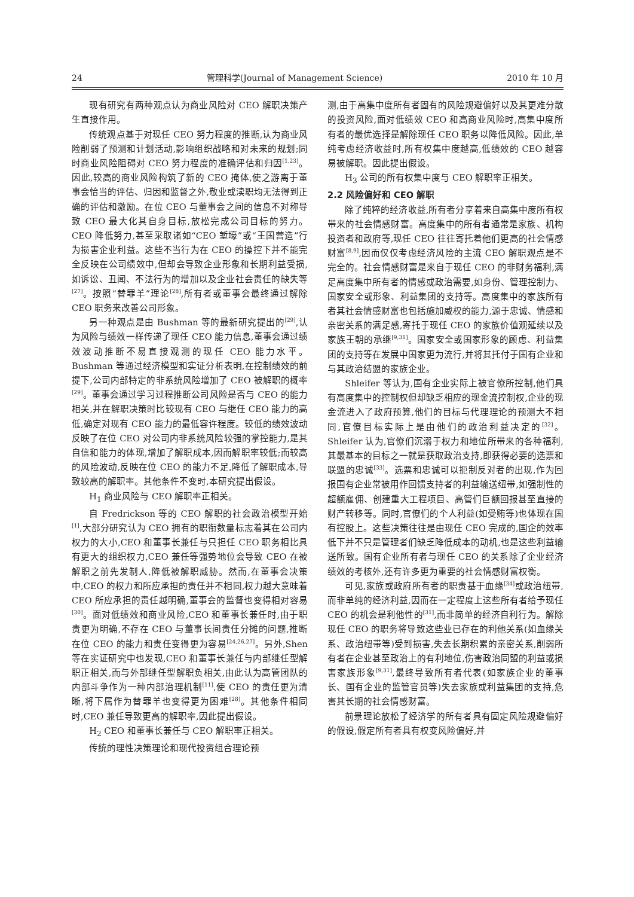24 管理科学(Journal of Management Science) 2010 年 10 月
现有研究有两种观点认为商业风险对 CEO 解职决策产生直接作用。
传统观点基于对现任 CEO 努力程度的推断,认为商业风险削弱了预测和计划活动,影响组织战略和对未来的规划;同时商业风险阻碍对 CEO 努力程度的准确评估和归因<sup>[1,23]</sup>。因此,较高的商业风险构筑了新的 CEO 掩体,使之游离于董事会恰当的评估、归因和监督之外,敬业或渎职均无法得到正确的评估和激励。在位 CEO 与董事会之间的信息不对称导致 CEO 最大化其自身目标,放松完成公司目标的努力。CEO 降低努力,甚至采取诸如“CEO 堑壕”或“王国营造”行为损害企业利益。这些不当行为在 CEO 的操控下并不能完全反映在公司绩效中,但却会导致企业形象和长期利益受损,如诉讼、丑闻、不法行为的增加以及企业社会责任的缺失等<sup>[27]</sup>。按照“替罪羊”理论<sup>[28]</sup>,所有者或董事会最终通过解除 CEO 职务来改善公司形象。
另一种观点是由 Bushman 等的最新研究提出的<sup>[29]</sup>,认为风险与绩效一样传递了现任 CEO 能力信息,董事会通过绩效波动推断不易直接观测的现任 CEO 能力水平。Bushman 等通过经济模型和实证分析表明,在控制绩效的前提下,公司内部特定的非系统风险增加了 CEO 被解职的概率<sup>[29]</sup>。董事会通过学习过程推断公司风险是否与 CEO 的能力相关,并在解职决策时比较现有 CEO 与继任 CEO 能力的高低,确定对现有 CEO 能力的最低容许程度。较低的绩效波动反映了在位 CEO 对公司内非系统风险较强的掌控能力,是其自信和能力的体现,增加了解职成本,因而解职率较低;而较高的风险波动,反映在位 CEO 的能力不足,降低了解职成本,导致较高的解职率。其他条件不变时,本研究提出假设。
H<sub>1</sub> 商业风险与 CEO 解职率正相关。
自 Fredrickson 等的 CEO 解职的社会政治模型开始<sup>[1]</sup>,大部分研究认为 CEO 拥有的职衔数量标志着其在公司内权力的大小,CEO 和董事长兼任与只担任 CEO 职务相比具有更大的组织权力,CEO 兼任等强势地位会导致 CEO 在被解职之前先发制人,降低被解职威胁。然而,在董事会决策中,CEO 的权力和所应承担的责任并不相同,权力越大意味着 CEO 所应承担的责任越明确,董事会的监督也变得相对容易<sup>[30]</sup>。面对低绩效和商业风险,CEO 和董事长兼任时,由于职责更为明确,不存在 CEO 与董事长间责任分摊的问题,推断在位 CEO 的能力和责任变得更为容易<sup>[24,26,27]</sup>。另外,Shen 等在实证研究中也发现,CEO 和董事长兼任与内部继任型解职正相关,而与外部继任型解职负相关,由此认为高管团队的内部斗争作为一种内部治理机制<sup>[11]</sup>,使 CEO 的责任更为清晰,将下属作为替罪羊也变得更为困难<sup>[28]</sup>。其他条件相同时,CEO 兼任导致更高的解职率,因此提出假设。
H<sub>2</sub> CEO 和董事长兼任与 CEO 解职率正相关。
传统的理性决策理论和现代投资组合理论预
测,由于高集中度所有者固有的风险规避偏好以及其更难分散的投资风险,面对低绩效 CEO 和高商业风险时,高集中度所有者的最优选择是解除现任 CEO 职务以降低风险。因此,单纯考虑经济收益时,所有权集中度越高,低绩效的 CEO 越容易被解职。因此提出假设。
H<sub>3</sub> 公司的所有权集中度与 CEO 解职率正相关。
2.2 风险偏好和 CEO 解职
除了纯粹的经济收益,所有者分享着来自高集中度所有权带来的社会情感财富。高度集中的所有者通常是家族、机构投资者和政府等,现任 CEO 往往寄托着他们更高的社会情感财富<sup>[8,9]</sup>,因而仅仅考虑经济风险的主流 CEO 解职观点是不完全的。社会情感财富是来自于现任 CEO 的非财务福利,满足高度集中所有者的情感或政治需要,如身份、管理控制力、国家安全或形象、利益集团的支持等。高度集中的家族所有者其社会情感财富也包括施加威权的能力,源于忠诚、情感和亲密关系的满足感,寄托于现任 CEO 的家族价值观延续以及家族王朝的承继<sup>[9,31]</sup>。国家安全或国家形象的顾虑、利益集团的支持等在发展中国家更为流行,并将其托付于国有企业和与其政治结盟的家族企业。
Shleifer 等认为,国有企业实际上被官僚所控制,他们具有高度集中的控制权但却缺乏相应的现金流控制权,企业的现金流进入了政府预算,他们的目标与代理理论的预测大不相同,官僚目标实际上是由他们的政治利益决定的<sup>[32]</sup>。Shleifer 认为,官僚们沉溺于权力和地位所带来的各种福利,其最基本的目标之一就是获取政治支持,即获得必要的选票和联盟的忠诚<sup>[33]</sup>。选票和忠诚可以扼制反对者的出现,作为回报国有企业常被用作回馈支持者的利益输送纽带,如强制性的超额雇佣、创建重大工程项目、高管们巨额回报甚至直接的财产转移等。同时,官僚们的个人利益(如受贿等)也体现在国有控股上。这些决策往往是由现任 CEO 完成的,国企的效率低下并不只是管理者们缺乏降低成本的动机,也是这些利益输送所致。国有企业所有者与现任 CEO 的关系除了企业经济绩效的考核外,还有许多更为重要的社会情感财富权衡。
可见,家族或政府所有者的职责基于血缘<sup>[34]</sup>或政治纽带,而非单纯的经济利益,因而在一定程度上这些所有者给予现任 CEO 的机会是利他性的<sup>[31]</sup>,而非简单的经济自利行为。解除现任 CEO 的职务将导致这些业已存在的利他关系(如血缘关系、政治纽带等)受到损害,失去长期积累的亲密关系,削弱所有者在企业甚至政治上的有利地位,伤害政治同盟的利益或损害家族形象<sup>[9,31]</sup>,最终导致所有者代表(如家族企业的董事长、国有企业的监管官员等)失去家族或利益集团的支持,危害其长期的社会情感财富。
前景理论放松了经济学的所有者具有固定风险规避偏好的假设,假定所有者具有权变风险偏好,并